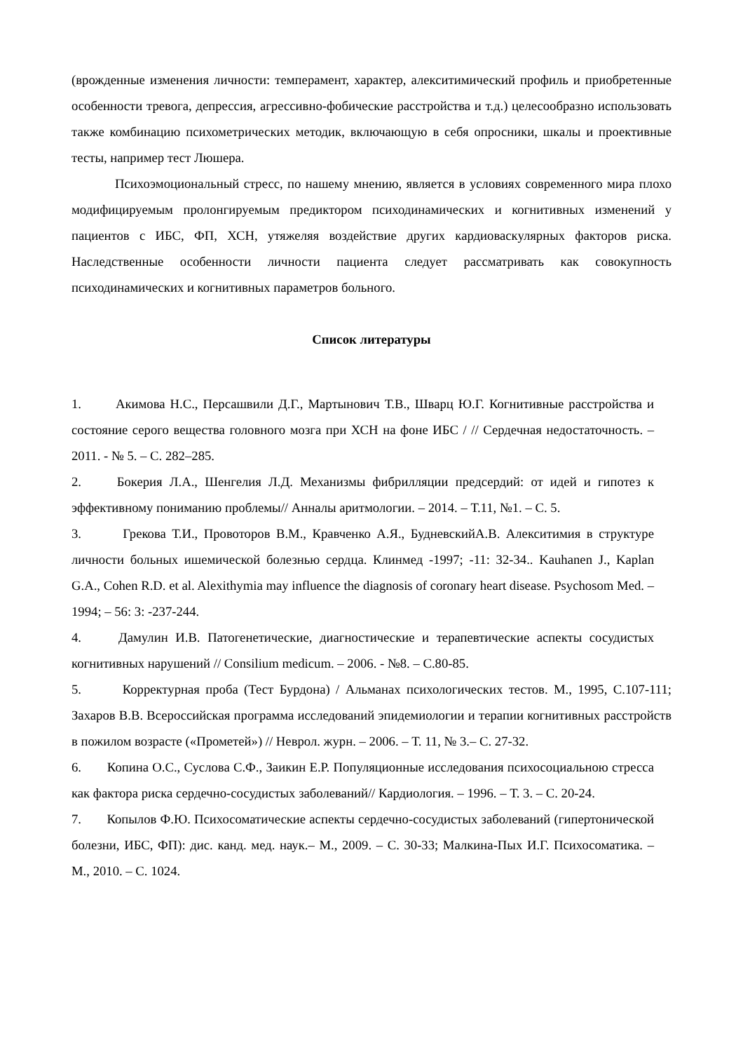(врожденные изменения личности: темперамент, характер, алекситимический профиль и приобретенные особенности тревога, депрессия, агрессивно-фобические расстройства и т.д.) целесообразно использовать также комбинацию психометрических методик, включающую в себя опросники, шкалы и проективные тесты, например тест Люшера.
Психоэмоциональный стресс, по нашему мнению, является в условиях современного мира плохо модифицируемым пролонгируемым предиктором психодинамических и когнитивных изменений у пациентов с ИБС, ФП, ХСН, утяжеляя воздействие других кардиоваскулярных факторов риска. Наследственные особенности личности пациента следует рассматривать как совокупность психодинамических и когнитивных параметров больного.
Список литературы
1. Акимова Н.С., Персашвили Д.Г., Мартынович Т.В., Шварц Ю.Г. Когнитивные расстройства и состояние серого вещества головного мозга при ХСН на фоне ИБС / // Сердечная недостаточность. – 2011. - № 5. – С. 282–285.
2. Бокерия Л.А., Шенгелия Л.Д. Механизмы фибрилляции предсердий: от идей и гипотез к эффективному пониманию проблемы// Анналы аритмологии. – 2014. – Т.11, №1. – С. 5.
3. Грекова Т.И., Провоторов В.М., Кравченко А.Я., БудневскийА.В. Алекситимия в структуре личности больных ишемической болезнью сердца. Клинмед -1997; -11: 32-34.. Kauhanen J., Kaplan G.A., Cohen R.D. et al. Alexithymia may influence the diagnosis of coronary heart disease. Psychosom Med. – 1994; – 56: 3: -237-244.
4. Дамулин И.В. Патогенетические, диагностические и терапевтические аспекты сосудистых когнитивных нарушений // Consilium medicum. – 2006. - №8. – С.80-85.
5. Корректурная проба (Тест Бурдона) / Альманах психологических тестов. М., 1995, С.107-111; Захаров В.В. Всероссийская программа исследований эпидемиологии и терапии когнитивных расстройств в пожилом возрасте («Прометей») // Неврол. журн. – 2006. – Т. 11, № 3.– С. 27-32.
6. Копина О.С., Суслова С.Ф., Заикин Е.Р. Популяционные исследования психосоциальною стресса как фактора риска сердечно-сосудистых заболеваний// Кардиология. – 1996. – Т. 3. – С. 20-24.
7. Копылов Ф.Ю. Психосоматические аспекты сердечно-сосудистых заболеваний (гипертонической болезни, ИБС, ФП): дис. канд. мед. наук.– М., 2009. – С. 30-33; Малкина-Пых И.Г. Психосоматика. – М., 2010. – С. 1024.